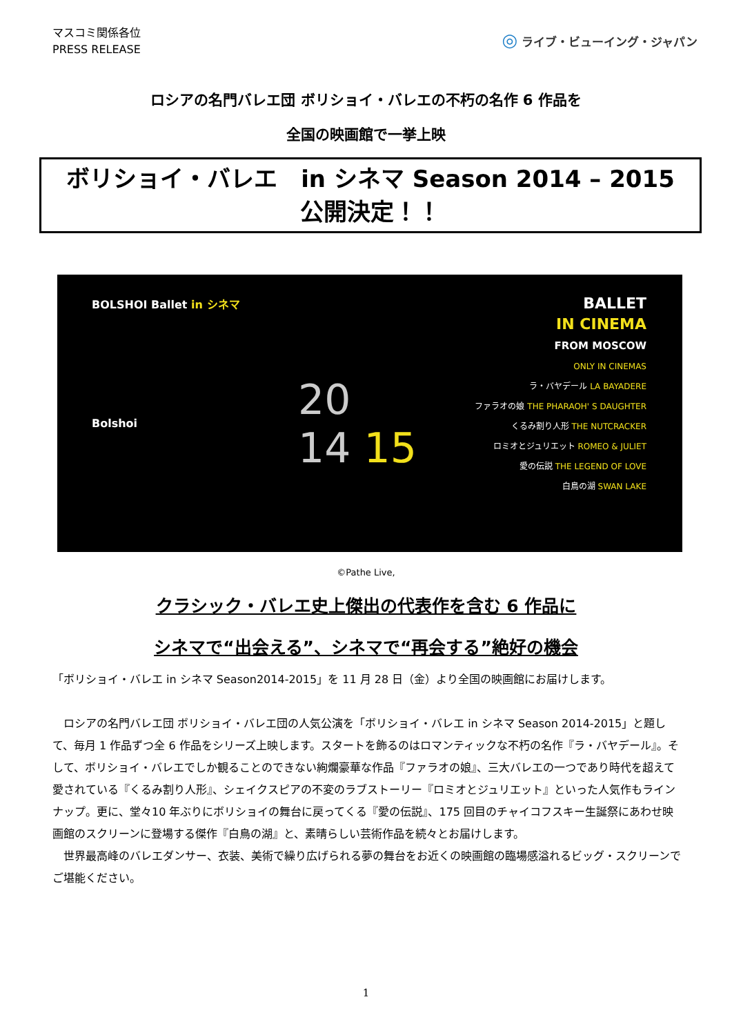マスコミ関係各位
PRESS RELEASE
◎ ライブ・ビューイング・ジャパン
ロシアの名門バレエ団 ボリショイ・バレエの不朽の名作 6 作品を
全国の映画館で一挙上映
ボリショイ・バレエ　in シネマ Season 2014 – 2015
公開決定！！
BOLSHOI Ballet in シネマ
Bolshoi
20
14 15
BALLET
IN CINEMA
FROM MOSCOW
ONLY IN CINEMAS
ラ・バヤデール LA BAYADERE
ファラオの娘 THE PHARAOH' S DAUGHTER
くるみ割り人形 THE NUTCRACKER
ロミオとジュリエット ROMEO & JULIET
愛の伝説 THE LEGEND OF LOVE
白鳥の湖 SWAN LAKE
©Pathe Live,
クラシック・バレエ史上傑出の代表作を含む 6 作品に
シネマで“出会える”、シネマで“再会する”絶好の機会
「ボリショイ・バレエ in シネマ Season2014-2015」を 11 月 28 日（金）より全国の映画館にお届けします。
　ロシアの名門バレエ団 ボリショイ・バレエ団の人気公演を「ボリショイ・バレエ in シネマ Season 2014-2015」と題して、毎月 1 作品ずつ全 6 作品をシリーズ上映します。スタートを飾るのはロマンティックな不朽の名作『ラ・バヤデール』。そして、ボリショイ・バレエでしか観ることのできない絢爛豪華な作品『ファラオの娘』、三大バレエの一つであり時代を超えて愛されている『くるみ割り人形』、シェイクスピアの不変のラブストーリー『ロミオとジュリエット』といった人気作もラインナップ。更に、堂々10 年ぶりにボリショイの舞台に戻ってくる『愛の伝説』、175 回目のチャイコフスキー生誕祭にあわせ映画館のスクリーンに登場する傑作『白鳥の湖』と、素晴らしい芸術作品を続々とお届けします。
　世界最高峰のバレエダンサー、衣装、美術で繰り広げられる夢の舞台をお近くの映画館の臨場感溢れるビッグ・スクリーンでご堪能ください。
1